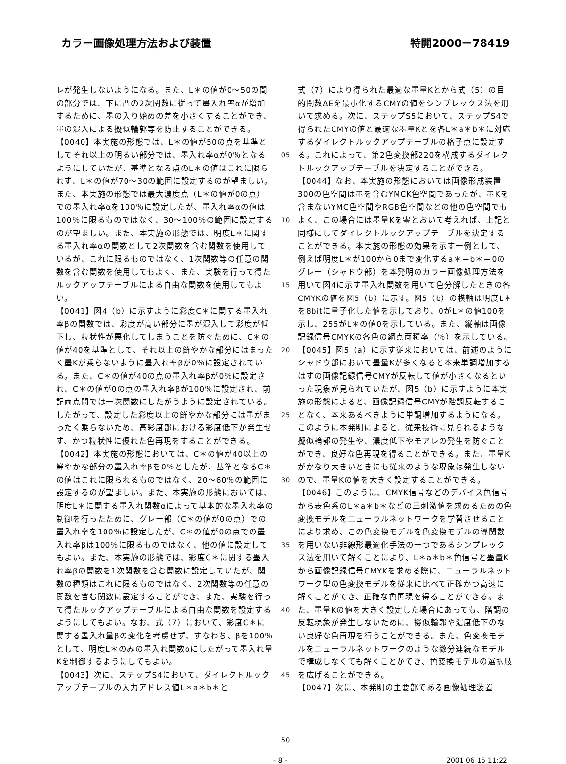カラー画像処理方法および装置 特開2000－78419
レが発生しないようになる。また、L＊の値が0～50の間の部分では、下に凸の2次関数に従って墨入れ率αが増加するために、墨の入り始めの差を小さくすることができ、墨の混入による擬似輪郭等を防止することができる。
【0040】本実施の形態では、L＊の値が50の点を基準としてそれ以上の明るい部分では、墨入れ率αが0％となるようにしていたが、基準となる点のL＊の値はこれに限られず、L＊の値が70～30の範囲に設定するのが望ましい。また、本実施の形態では最大濃度点（L＊の値が0の点）での墨入れ率αを100％に設定したが、墨入れ率αの値は100％に限るものではなく、30～100％の範囲に設定するのが望ましい。また、本実施の形態では、明度L＊に関する墨入れ率αの関数として2次関数を含む関数を使用しているが、これに限るものではなく、1次関数等の任意の関数を含む関数を使用してもよく、また、実験を行って得たルックアップテーブルによる自由な関数を使用してもよい。
【0041】図4（b）に示すように彩度C＊に関する墨入れ率βの関数では、彩度が高い部分に墨が混入して彩度が低下し、粒状性が悪化してしまうことを防ぐために、C＊の値が40を基準として、それ以上の鮮やかな部分にはまったく墨Kが乗らないように墨入れ率βが0％に設定されている。また、C＊の値が40の点の墨入れ率βが0％に設定され、C＊の値が0の点の墨入れ率βが100％に設定され、前記両点間では一次関数にしたがうように設定されている。したがって、設定した彩度以上の鮮やかな部分には墨がまったく乗らないため、高彩度部における彩度低下が発生せず、かつ粒状性に優れた色再現をすることができる。
【0042】本実施の形態においては、C＊の値が40以上の鮮やかな部分の墨入れ率βを0％としたが、基準となるC＊の値はこれに限られるものではなく、20～60％の範囲に設定するのが望ましい。また、本実施の形態においては、明度L＊に関する墨入れ関数αによって基本的な墨入れ率の制御を行ったために、グレー部（C＊の値が0の点）での墨入れ率を100％に設定したが、C＊の値が0の点での墨入れ率βは100％に限るものではなく、他の値に設定してもよい。また、本実施の形態では、彩度C＊に関する墨入れ率βの関数を1次関数を含む関数に設定していたが、関数の種類はこれに限るものではなく、2次関数等の任意の関数を含む関数に設定することができ、また、実験を行って得たルックアップテーブルによる自由な関数を設定するようにしてもよい。なお、式（7）において、彩度C＊に関する墨入れ量βの変化を考慮せず、すなわち、βを100％として、明度L＊のみの墨入れ関数αにしたがって墨入れ量Kを制御するようにしてもよい。
【0043】次に、ステップS4において、ダイレクトルックアップテーブルの入力アドレス値L＊a＊b＊と
05
10
15
20
25
30
35
40
45
50
式（7）により得られた最適な墨量Kとから式（5）の目的関数ΔEを最小化するCMYの値をシンプレックス法を用いて求める。次に、ステップS5において、ステップS4で得られたCMYの値と最適な墨量Kとを各L＊a＊b＊に対応するダイレクトルックアップテーブルの格子点に設定する。これによって、第2色変換部220を構成するダイレクトルックアップテーブルを決定することができる。
【0044】なお、本実施の形態においては画像形成装置300の色空間は墨を含むYMCK色空間であったが、墨Kを含まないYMC色空間やRGB色空間などの他の色空間でもよく、この場合には墨量Kを零とおいて考えれば、上記と同様にしてダイレクトルックアップテーブルを決定することができる。本実施の形態の効果を示す一例として、例えば明度L＊が100から0まで変化するa＊＝b＊＝0のグレー（シャドウ部）を本発明のカラー画像処理方法を用いて図4に示す墨入れ関数を用いて色分解したときの各CMYKの値を図5（b）に示す。図5（b）の横軸は明度L＊を8bitに量子化した値を示しており、0がL＊の値100を示し、255がL＊の値0を示している。また、縦軸は画像記録信号CMYKの各色の網点面積率（％）を示している。
【0045】図5（a）に示す従来においては、前述のようにシャドウ部において墨量Kが多くなると本来単調増加するはずの画像記録信号CMYが反転して値が小さくなるといった現象が見られていたが、図5（b）に示すように本実施の形態によると、画像記録信号CMYが階調反転することなく、本来あるべきように単調増加するようになる。このように本発明によると、従来技術に見られるような擬似輪郭の発生や、濃度低下やモアレの発生を防ぐことができ、良好な色再現を得ることができる。また、墨量Kがかなり大きいときにも従来のような現象は発生しないので、墨量Kの値を大きく設定することができる。
【0046】このように、CMYK信号などのデバイス色信号から表色系のL＊a＊b＊などの三刺激値を求めるための色変換モデルをニューラルネットワークを学習させることにより求め、この色変換モデルを色変換モデルの導関数を用いない非線形最適化手法の一つであるシンプレックス法を用いて解くことにより、L＊a＊b＊色信号と墨量Kから画像記録信号CMYKを求める際に、ニューラルネットワーク型の色変換モデルを従来に比べて正確かつ高速に解くことができ、正確な色再現を得ることができる。また、墨量Kの値を大きく設定した場合にあっても、階調の反転現象が発生しないために、擬似輪郭や濃度低下のない良好な色再現を行うことができる。また、色変換モデルをニューラルネットワークのような微分連続なモデルで構成しなくても解くことができ、色変換モデルの選択肢を広げることができる。
【0047】次に、本発明の主要部である画像処理装置
- 8 - 2001 06 15 11:22